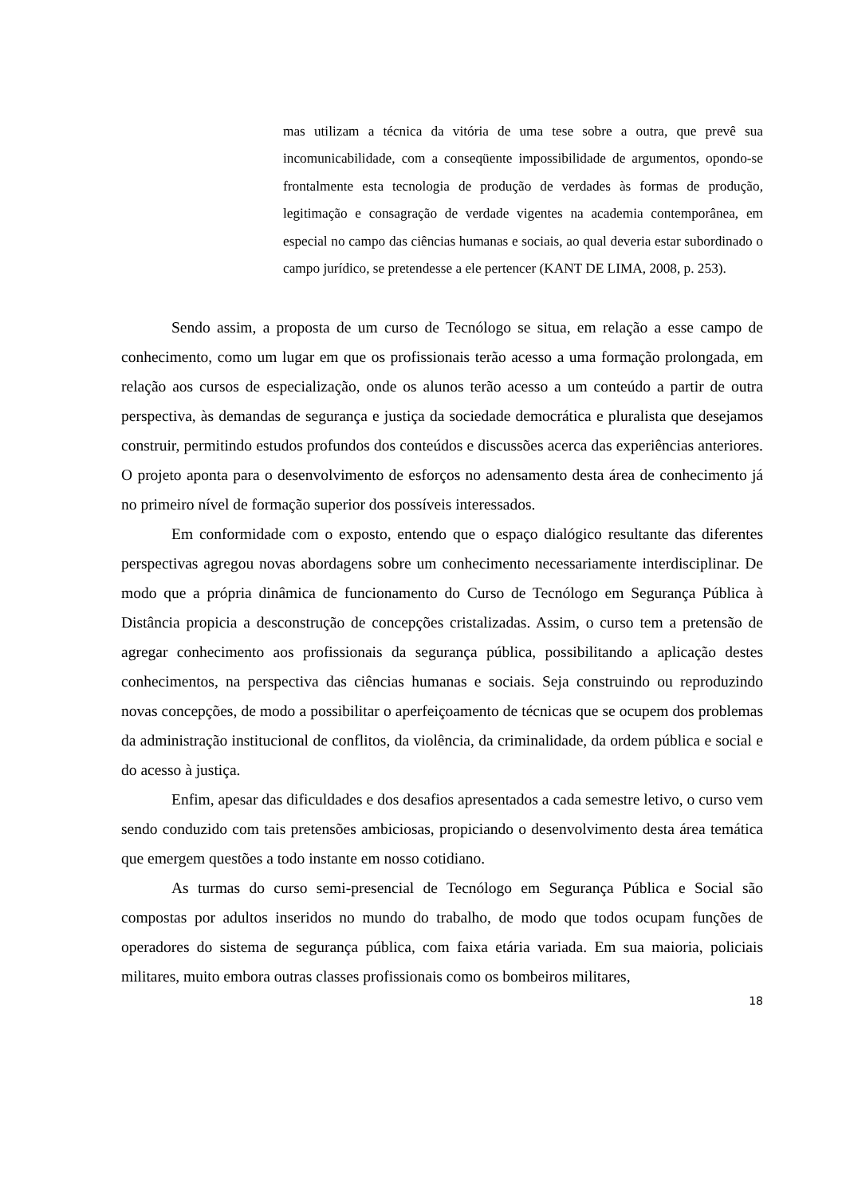mas utilizam a técnica da vitória de uma tese sobre a outra, que prevê sua incomunicabilidade, com a conseqüente impossibilidade de argumentos, opondo-se frontalmente esta tecnologia de produção de verdades às formas de produção, legitimação e consagração de verdade vigentes na academia contemporânea, em especial no campo das ciências humanas e sociais, ao qual deveria estar subordinado o campo jurídico, se pretendesse a ele pertencer (KANT DE LIMA, 2008, p. 253).
Sendo assim, a proposta de um curso de Tecnólogo se situa, em relação a esse campo de conhecimento, como um lugar em que os profissionais terão acesso a uma formação prolongada, em relação aos cursos de especialização, onde os alunos terão acesso a um conteúdo a partir de outra perspectiva, às demandas de segurança e justiça da sociedade democrática e pluralista que desejamos construir, permitindo estudos profundos dos conteúdos e discussões acerca das experiências anteriores. O projeto aponta para o desenvolvimento de esforços no adensamento desta área de conhecimento já no primeiro nível de formação superior dos possíveis interessados.
Em conformidade com o exposto, entendo que o espaço dialógico resultante das diferentes perspectivas agregou novas abordagens sobre um conhecimento necessariamente interdisciplinar. De modo que a própria dinâmica de funcionamento do Curso de Tecnólogo em Segurança Pública à Distância propicia a desconstrução de concepções cristalizadas. Assim, o curso tem a pretensão de agregar conhecimento aos profissionais da segurança pública, possibilitando a aplicação destes conhecimentos, na perspectiva das ciências humanas e sociais. Seja construindo ou reproduzindo novas concepções, de modo a possibilitar o aperfeiçoamento de técnicas que se ocupem dos problemas da administração institucional de conflitos, da violência, da criminalidade, da ordem pública e social e do acesso à justiça.
Enfim, apesar das dificuldades e dos desafios apresentados a cada semestre letivo, o curso vem sendo conduzido com tais pretensões ambiciosas, propiciando o desenvolvimento desta área temática que emergem questões a todo instante em nosso cotidiano.
As turmas do curso semi-presencial de Tecnólogo em Segurança Pública e Social são compostas por adultos inseridos no mundo do trabalho, de modo que todos ocupam funções de operadores do sistema de segurança pública, com faixa etária variada. Em sua maioria, policiais militares, muito embora outras classes profissionais como os bombeiros militares,
18